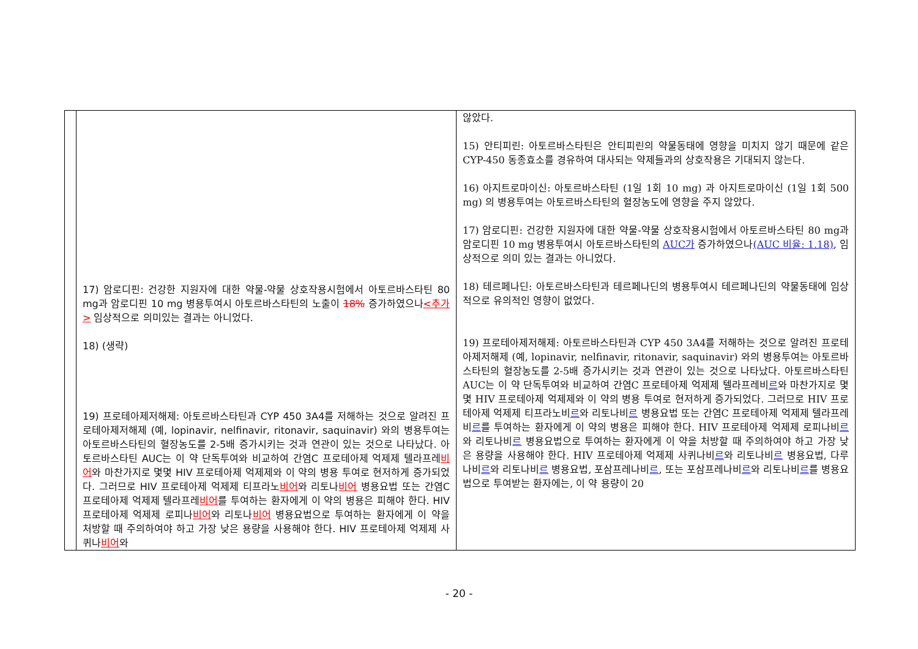| | 17) 암로디핀: 건강한 지원자에 대한 약물-약물 상호작용시험에서 아토르바스타틴 80 mg과 암로디핀 10 mg 병용투여시 아토르바스타틴의 노출이 18% 증가하였으나 <추가> 임상적으로 의미있는 결과는 아니었다. 18) (생략) 19) 프로테아제저해제: 아토르바스타틴과 CYP 450 3A4를 저해하는 것으로 알려진 프로테아제저해제 (예, lopinavir, nelfinavir, ritonavir, saquinavir) 와의 병용투여는 아토르바스타틴의 혈장농도를 2-5배 증가시키는 것과 연관이 있는 것으로 나타났다. 아토르바스타틴 AUC는 이 약 단독투여와 비교하여 간염C 프로테아제 억제제 텔라프레 비어 와 마찬가지로 몇몇 HIV 프로테아제 억제제와 이 약의 병용 투여로 현저하게 증가되었다. 그러므로 HIV 프로테아제 억제제 티프라노 비어 와 리토나 비어 병용요법 또는 간염C 프로테아제 억제제 텔라프레 비어 를 투여하는 환자에게 이 약의 병용은 피해야 한다. HIV 프로테아제 억제제 로피나 비어 와 리토나 비어 병용요법으로 투여하는 환자에게 이 약을 처방할 때 주의하여야 하고 가장 낮은 용량을 사용해야 한다. HIV 프로테아제 억제제 사퀴나 비어 와 | 않았다. 15) 안티피린: 아토르바스타틴은 안티피린의 약물동태에 영향을 미치지 않기 때문에 같은 CYP-450 동종효소를 경유하여 대사되는 약제들과의 상호작용은 기대되지 않는다. 16) 아지트로마이신: 아토르바스타틴 (1일 1회 10 mg) 과 아지트로마이신 (1일 1회 500 mg) 의 병용투여는 아토르바스타틴의 혈장농도에 영향을 주지 않았다. 17) 암로디핀: 건강한 지원자에 대한 약물-약물 상호작용시험에서 아토르바스타틴 80 mg과 암로디핀 10 mg 병용투여시 아토르바스타틴의 AUC가 증가하였으나 (AUC 비율: 1.18) , 임상적으로 의미 있는 결과는 아니었다. 18) 테르페나딘: 아토르바스타틴과 테르페나딘의 병용투여시 테르페나딘의 약물동태에 임상적으로 유의적인 영향이 없었다. 19) 프로테아제저해제: 아토르바스타틴과 CYP 450 3A4를 저해하는 것으로 알려진 프로테아제저해제 (예, lopinavir, nelfinavir, ritonavir, saquinavir) 와의 병용투여는 아토르바스타틴의 혈장농도를 2-5배 증가시키는 것과 연관이 있는 것으로 나타났다. 아토르바스타틴 AUC는 이 약 단독투여와 비교하여 간염C 프로테아제 억제제 텔라프레비 르 와 마찬가지로 몇몇 HIV 프로테아제 억제제와 이 약의 병용 투여로 현저하게 증가되었다. 그러므로 HIV 프로테아제 억제제 티프라노비 르 와 리토나비 르 병용요법 또는 간염C 프로테아제 억제제 텔라프레비 르 를 투여하는 환자에게 이 약의 병용은 피해야 한다. HIV 프로테아제 억제제 로피나비 르 와 리토나비 르 병용요법으로 투여하는 환자에게 이 약을 처방할 때 주의하여야 하고 가장 낮은 용량을 사용해야 한다. HIV 프로테아제 억제제 사퀴나비 르 와 리토나비 르 병용요법, 다루나비 르 와 리토나비 르 병용요법, 포삼프레나비 르 , 또는 포삼프레나비 르 와 리토나비 르 를 병용요법으로 투여받는 환자에는, 이 약 용량이 20 |
- 20 -